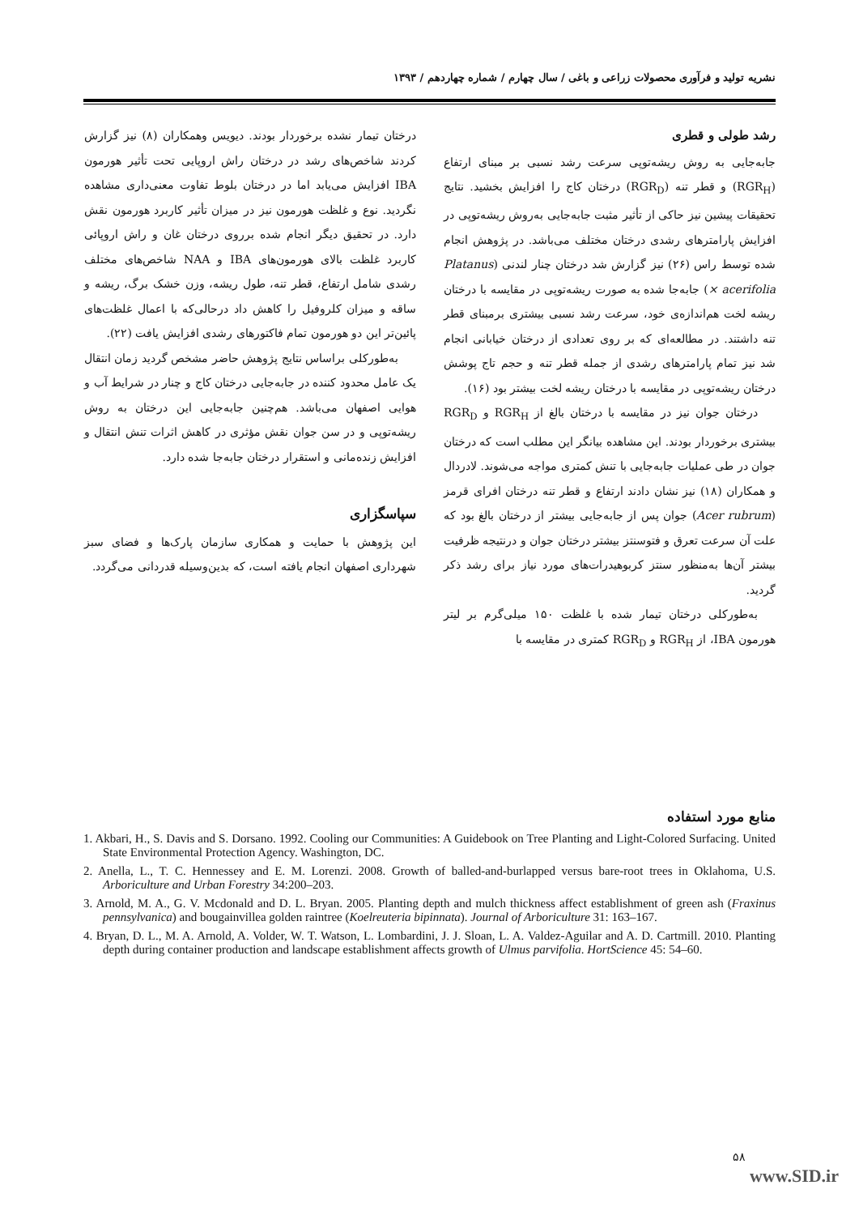نشریه تولید و فرآوری محصولات زراعی و باغی / سال چهارم / شماره چهاردهم / ۱۳۹۳
رشد طولی و قطری
جابه‌جایی به روش ریشه‌توپی سرعت رشد نسبی بر مبنای ارتفاع (RGR<sub>H</sub>) و قطر تنه (RGR<sub>D</sub>) درختان کاج را افزایش بخشید. نتایج تحقیقات پیشین نیز حاکی از تأثیر مثبت جابه‌جایی به‌روش ریشه‌توپی در افزایش پارامترهای رشدی درختان مختلف می‌باشد. در پژوهش انجام شده توسط راس (۲۶) نیز گزارش شد درختان چنار لندنی (Platanus × acerifolia) جابه‌جا شده به صورت ریشه‌توپی در مقایسه با درختان ریشه لخت هم‌اندازه‌ی خود، سرعت رشد نسبی بیشتری برمبنای قطر تنه داشتند. در مطالعه‌ای که بر روی تعدادی از درختان خیابانی انجام شد نیز تمام پارامترهای رشدی از جمله قطر تنه و حجم تاج پوشش درختان ریشه‌توپی در مقایسه با درختان ریشه لخت بیشتر بود (۱۶).
درختان جوان نیز در مقایسه با درختان بالغ از RGR<sub>H</sub> و RGR<sub>D</sub> بیشتری برخوردار بودند. این مشاهده بیانگر این مطلب است که درختان جوان در طی عملیات جابه‌جایی با تنش کمتری مواجه می‌شوند. لادردال و همکاران (۱۸) نیز نشان دادند ارتفاع و قطر تنه درختان افرای قرمز (Acer rubrum) جوان پس از جابه‌جایی بیشتر از درختان بالغ بود که علت آن سرعت تعرق و فتوسنتز بیشتر درختان جوان و درنتیجه ظرفیت بیشتر آن‌ها به‌منظور سنتز کربوهیدرات‌های مورد نیاز برای رشد ذکر گردید.
به‌طورکلی درختان تیمار شده با غلظت ۱۵۰ میلی‌گرم بر لیتر هورمون IBA، از RGR<sub>H</sub> و RGR<sub>D</sub> کمتری در مقایسه با
درختان تیمار نشده برخوردار بودند. دیویس وهمکاران (۸) نیز گزارش کردند شاخص‌های رشد در درختان راش اروپایی تحت تأثیر هورمون IBA افزایش می‌یابد اما در درختان بلوط تفاوت معنی‌داری مشاهده نگردید. نوع و غلظت هورمون نیز در میزان تأثیر کاربرد هورمون نقش دارد. در تحقیق دیگر انجام شده برروی درختان غان و راش اروپائی کاربرد غلظت بالای هورمون‌های IBA و NAA شاخص‌های مختلف رشدی شامل ارتفاع، قطر تنه، طول ریشه، وزن خشک برگ، ریشه و ساقه و میزان کلروفیل را کاهش داد درحالی‌که با اعمال غلظت‌های پائین‌تر این دو هورمون تمام فاکتورهای رشدی افزایش یافت (۲۲).
به‌طورکلی براساس نتایج پژوهش حاضر مشخص گردید زمان انتقال یک عامل محدود کننده در جابه‌جایی درختان کاج و چنار در شرایط آب و هوایی اصفهان می‌باشد. هم‌چنین جابه‌جایی این درختان به روش ریشه‌توپی و در سن جوان نقش مؤثری در کاهش اثرات تنش انتقال و افزایش زنده‌مانی و استقرار درختان جابه‌جا شده دارد.
سپاسگزاری
این پژوهش با حمایت و همکاری سازمان پارک‌ها و فضای سبز شهرداری اصفهان انجام یافته است، که بدین‌وسیله قدردانی می‌گردد.
منابع مورد استفاده
1. Akbari, H., S. Davis and S. Dorsano. 1992. Cooling our Communities: A Guidebook on Tree Planting and Light-Colored Surfacing. United State Environmental Protection Agency. Washington, DC.
2. Anella, L., T. C. Hennessey and E. M. Lorenzi. 2008. Growth of balled-and-burlapped versus bare-root trees in Oklahoma, U.S. Arboriculture and Urban Forestry 34:200–203.
3. Arnold, M. A., G. V. Mcdonald and D. L. Bryan. 2005. Planting depth and mulch thickness affect establishment of green ash (Fraxinus pennsylvanica) and bougainvillea golden raintree (Koelreuteria bipinnata). Journal of Arboriculture 31: 163–167.
4. Bryan, D. L., M. A. Arnold, A. Volder, W. T. Watson, L. Lombardini, J. J. Sloan, L. A. Valdez-Aguilar and A. D. Cartmill. 2010. Planting depth during container production and landscape establishment affects growth of Ulmus parvifolia. HortScience 45: 54–60.
۵۸
www.SID.ir